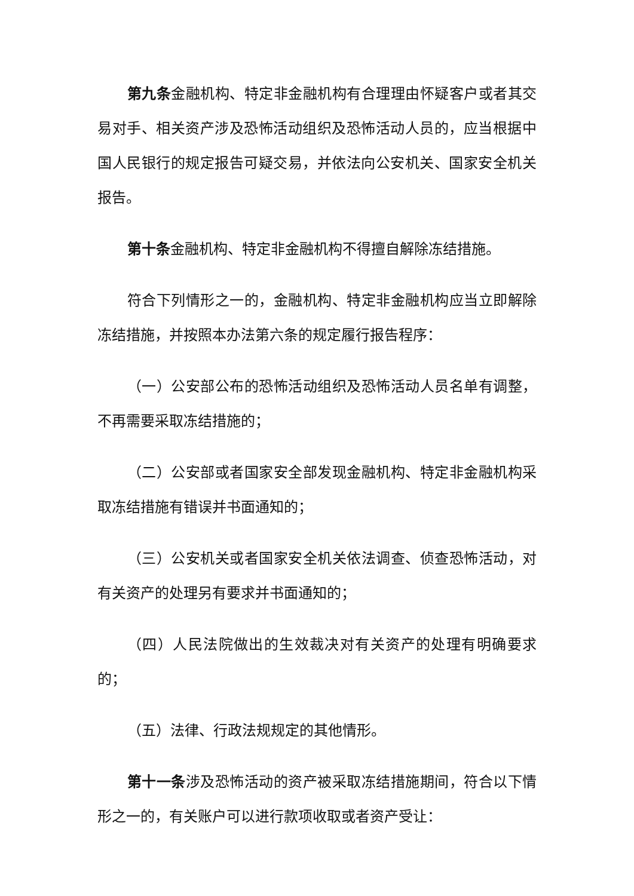第九条金融机构、特定非金融机构有合理理由怀疑客户或者其交易对手、相关资产涉及恐怖活动组织及恐怖活动人员的，应当根据中国人民银行的规定报告可疑交易，并依法向公安机关、国家安全机关报告。
第十条金融机构、特定非金融机构不得擅自解除冻结措施。
符合下列情形之一的，金融机构、特定非金融机构应当立即解除冻结措施，并按照本办法第六条的规定履行报告程序：
（一）公安部公布的恐怖活动组织及恐怖活动人员名单有调整，不再需要采取冻结措施的；
（二）公安部或者国家安全部发现金融机构、特定非金融机构采取冻结措施有错误并书面通知的；
（三）公安机关或者国家安全机关依法调查、侦查恐怖活动，对有关资产的处理另有要求并书面通知的；
（四）人民法院做出的生效裁决对有关资产的处理有明确要求的；
（五）法律、行政法规规定的其他情形。
第十一条涉及恐怖活动的资产被采取冻结措施期间，符合以下情形之一的，有关账户可以进行款项收取或者资产受让：